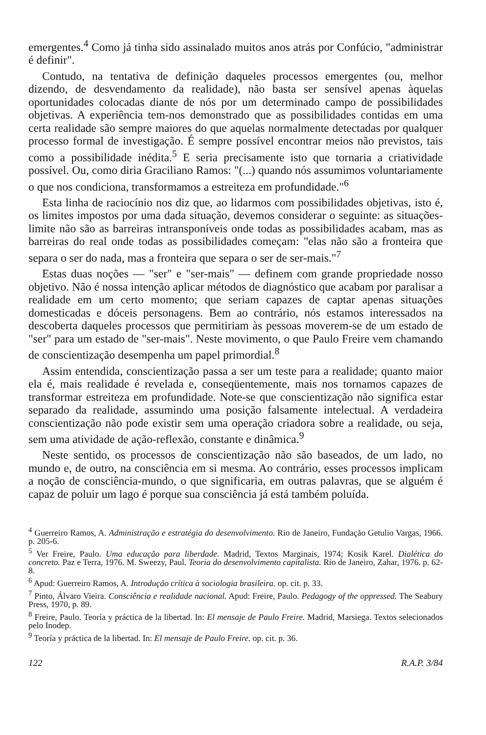emergentes.<sup>4</sup> Como já tinha sido assinalado muitos anos atrás por Confúcio, "administrar é definir".
Contudo, na tentativa de definição daqueles processos emergentes (ou, melhor dizendo, de desvendamento da realidade), não basta ser sensível apenas àquelas oportunidades colocadas diante de nós por um determinado campo de possibilidades objetivas. A experiência tem-nos demonstrado que as possibilidades contidas em uma certa realidade são sempre maiores do que aquelas normalmente detectadas por qualquer processo formal de investigação. É sempre possível encontrar meios não previstos, tais como a possibilidade inédita.<sup>5</sup> E seria precisamente isto que tornaria a criatividade possível. Ou, como diria Graciliano Ramos: "(...) quando nós assumimos voluntariamente o que nos condiciona, transformamos a estreiteza em profundidade."<sup>6</sup>
Esta linha de raciocínio nos diz que, ao lidarmos com possibilidades objetivas, isto é, os limites impostos por uma dada situação, devemos considerar o seguinte: as situações-limite não são as barreiras intransponíveis onde todas as possibilidades acabam, mas as barreiras do real onde todas as possibilidades começam: "elas não são a fronteira que separa o ser do nada, mas a fronteira que separa o ser de ser-mais."<sup>7</sup>
Estas duas noções — "ser" e "ser-mais" — definem com grande propriedade nosso objetivo. Não é nossa intenção aplicar métodos de diagnóstico que acabam por paralisar a realidade em um certo momento; que seriam capazes de captar apenas situações domesticadas e dóceis personagens. Bem ao contrário, nós estamos interessados na descoberta daqueles processos que permitiriam às pessoas moverem-se de um estado de "ser" para um estado de "ser-mais". Neste movimento, o que Paulo Freire vem chamando de conscientização desempenha um papel primordial.<sup>8</sup>
Assim entendida, conscientização passa a ser um teste para a realidade; quanto maior ela é, mais realidade é revelada e, conseqüentemente, mais nos tornamos capazes de transformar estreiteza em profundidade. Note-se que conscientização não significa estar separado da realidade, assumindo uma posição falsamente intelectual. A verdadeira conscientização não pode existir sem uma operação criadora sobre a realidade, ou seja, sem uma atividade de ação-reflexão, constante e dinâmica.<sup>9</sup>
Neste sentido, os processos de conscientização não são baseados, de um lado, no mundo e, de outro, na consciência em si mesma. Ao contrário, esses processos implicam a noção de consciência-mundo, o que significaria, em outras palavras, que se alguém é capaz de poluir um lago é porque sua consciência já está também poluída.
<sup>4</sup> Guerreiro Ramos, A. Administração e estratégia do desenvolvimento. Rio de Janeiro, Fundação Getulio Vargas, 1966. p. 205-6.
<sup>5</sup> Ver Freire, Paulo. Uma educação para liberdade. Madrid, Textos Marginais, 1974; Kosik Karel. Dialética do concreto. Paz e Terra, 1976. M. Sweezy, Paul. Teoria do desenvolvimento capitalista. Rio de Janeiro, Zahar, 1976. p. 62-8.
<sup>6</sup> Apud: Guerreiro Ramos, A. Introdução crítica à sociologia brasileira. op. cit. p. 33.
<sup>7</sup> Pinto, Álvaro Vieira. Consciência e realidade nacional. Apud: Freire, Paulo. Pedagogy of the oppressed. The Seabury Press, 1970, p. 89.
<sup>8</sup> Freire, Paulo. Teoría y práctica de la libertad. In: El mensaje de Paulo Freire. Madrid, Marsiega. Textos selecionados pelo Inodep.
<sup>9</sup> Teoría y práctica de la libertad. In: El mensaje de Paulo Freire. op. cit. p. 36.
122 R.A.P. 3/84